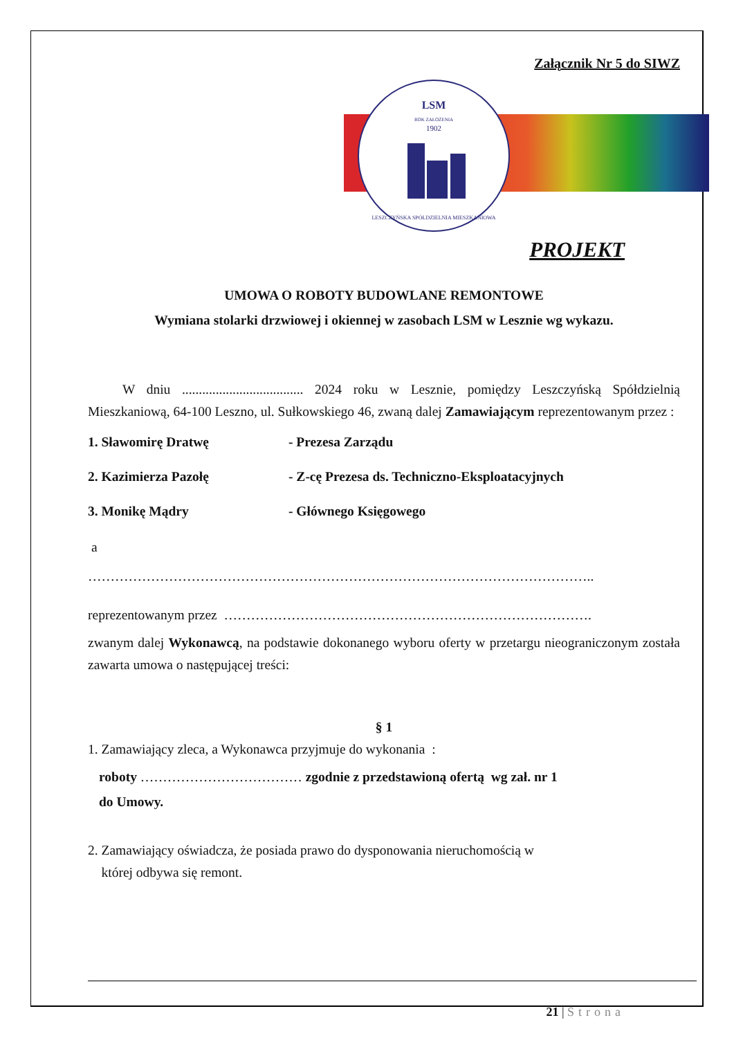Załącznik Nr 5 do SIWZ
LSM
ROK ZAŁOŻENIA
1902
LESZCZYŃSKA SPÓŁDZIELNIA MIESZKANIOWA
PROJEKT
UMOWA O ROBOTY BUDOWLANE REMONTOWE
Wymiana stolarki drzwiowej i okiennej w zasobach LSM w Lesznie wg wykazu.
W dniu .................................... 2024 roku w Lesznie, pomiędzy Leszczyńską Spółdzielnią Mieszkaniową, 64-100 Leszno, ul. Sułkowskiego 46, zwaną dalej Zamawiającym reprezentowanym przez :
1. Sławomirę Dratwę - Prezesa Zarządu
2. Kazimierza Pazołę - Z-cę Prezesa ds. Techniczno-Eksploatacyjnych
3. Monikę Mądry - Głównego Księgowego
a
…………………………………………………………………………………………………..
reprezentowanym przez ……………………………………………………………………….
zwanym dalej Wykonawcą, na podstawie dokonanego wyboru oferty w przetargu nieograniczonym została zawarta umowa o następującej treści:
§ 1
1. Zamawiający zleca, a Wykonawca przyjmuje do wykonania :
roboty ……………………………… zgodnie z przedstawioną ofertą wg zał. nr 1
do Umowy.
2. Zamawiający oświadcza, że posiada prawo do dysponowania nieruchomością w
której odbywa się remont.
21 | Strona